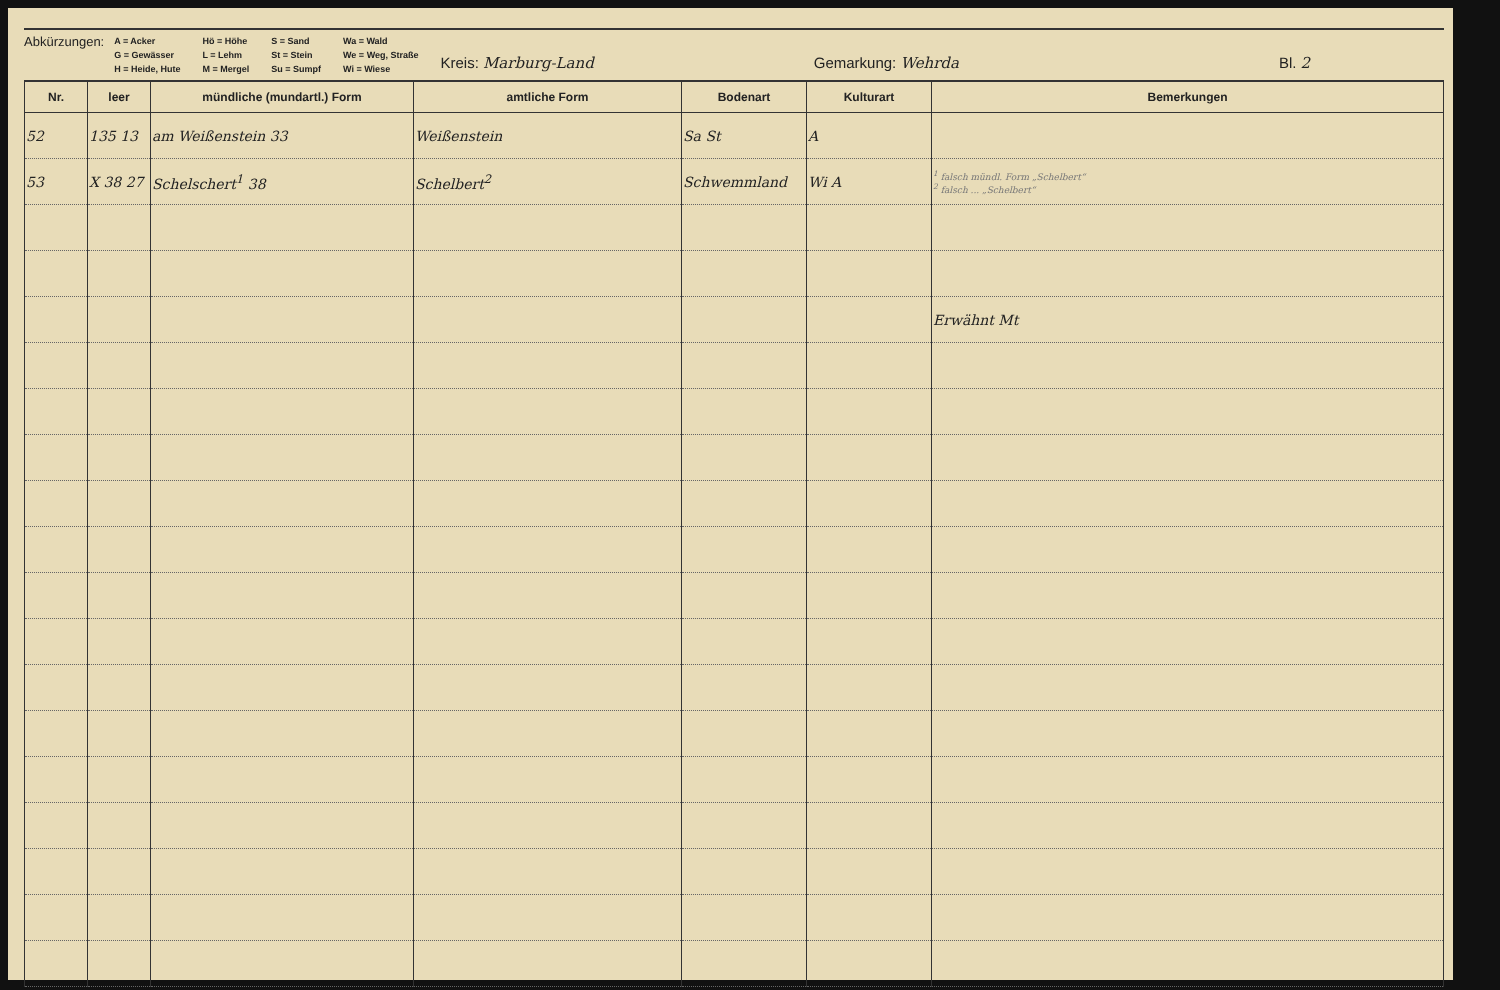Abkürzungen:
A = Acker
G = Gewässer
H = Heide, Hute
Hö = Höhe
L = Lehm
M = Mergel
S = Sand
St = Stein
Su = Sumpf
Wa = Wald
We = Weg, Straße
Wi = Wiese
Kreis: Marburg-Land Gemarkung: Wehrda Bl. 2
| Nr. | leer | mündliche (mundartl.) Form | amtliche Form | Bodenart | Kulturart | Bemerkungen |
| --- | --- | --- | --- | --- | --- | --- |
| 52 | 135 13 | am Weißenstein 33 | Weißenstein | Sa St | A | |
| 53 | X 38 27 | Schelschert<sup>1</sup> 38 | Schelbert<sup>2</sup> | Schwemmland | Wi A | <sup>1</sup> falsch mündl. Form „Schelbert“ <sup>2</sup> falsch ... „Schelbert“ |
| | | | | | | Erwähnt Mt |